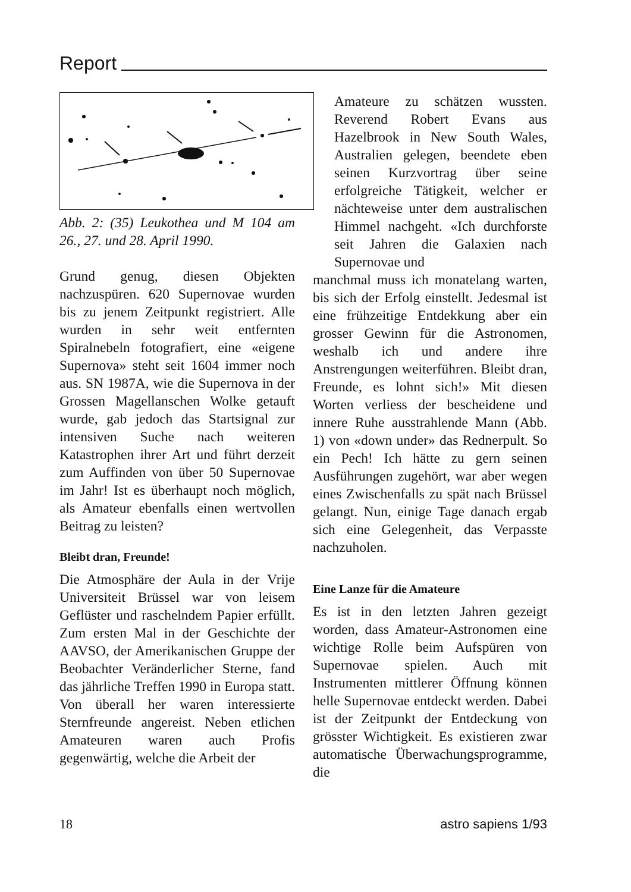Report
Abb. 2: (35) Leukothea und M 104 am 26., 27. und 28. April 1990.
Grund genug, diesen Objekten nachzuspüren. 620 Supernovae wurden bis zu jenem Zeitpunkt registriert. Alle wurden in sehr weit entfernten Spiralnebeln fotografiert, eine «eigene Supernova» steht seit 1604 immer noch aus. SN 1987A, wie die Supernova in der Grossen Magellanschen Wolke getauft wurde, gab jedoch das Startsignal zur intensiven Suche nach weiteren Katastrophen ihrer Art und führt derzeit zum Auffinden von über 50 Supernovae im Jahr! Ist es überhaupt noch möglich, als Amateur ebenfalls einen wertvollen Beitrag zu leisten?
Bleibt dran, Freunde!
Die Atmosphäre der Aula in der Vrije Universiteit Brüssel war von leisem Geflüster und raschelndem Papier erfüllt. Zum ersten Mal in der Geschichte der AAVSO, der Amerikanischen Gruppe der Beobachter Veränderlicher Sterne, fand das jährliche Treffen 1990 in Europa statt. Von überall her waren interessierte Sternfreunde angereist. Neben etlichen Amateuren waren auch Profis gegenwärtig, welche die Arbeit der
Amateure zu schätzen wussten. Reverend Robert Evans aus Hazelbrook in New South Wales, Australien gelegen, beendete eben seinen Kurzvortrag über seine erfolgreiche Tätigkeit, welcher er nächteweise unter dem australischen Himmel nachgeht. «Ich durchforste seit Jahren die Galaxien nach Supernovae und
manchmal muss ich monatelang warten, bis sich der Erfolg einstellt. Jedesmal ist eine frühzeitige Entdekkung aber ein grosser Gewinn für die Astronomen, weshalb ich und andere ihre Anstrengungen weiterführen. Bleibt dran, Freunde, es lohnt sich!» Mit diesen Worten verliess der bescheidene und innere Ruhe ausstrahlende Mann (Abb. 1) von «down under» das Rednerpult. So ein Pech! Ich hätte zu gern seinen Ausführungen zugehört, war aber wegen eines Zwischenfalls zu spät nach Brüssel gelangt. Nun, einige Tage danach ergab sich eine Gelegenheit, das Verpasste nachzuholen.
Eine Lanze für die Amateure
Es ist in den letzten Jahren gezeigt worden, dass Amateur-Astronomen eine wichtige Rolle beim Aufspüren von Supernovae spielen. Auch mit Instrumenten mittlerer Öffnung können helle Supernovae entdeckt werden. Dabei ist der Zeitpunkt der Entdeckung von grösster Wichtigkeit. Es existieren zwar automatische Überwachungsprogramme, die
18 astro sapiens 1/93